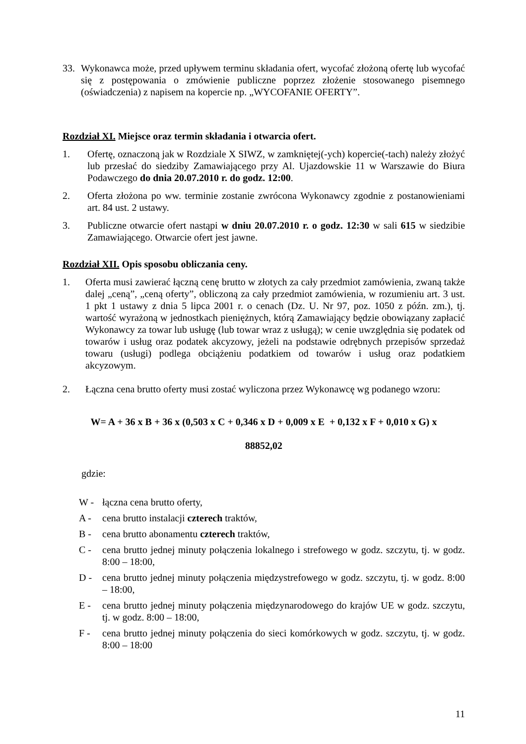33. Wykonawca może, przed upływem terminu składania ofert, wycofać złożoną ofertę lub wycofać się z postępowania o zmówienie publiczne poprzez złożenie stosowanego pisemnego (oświadczenia) z napisem na kopercie np. „WYCOFANIE OFERTY”.
Rozdział XI. Miejsce oraz termin składania i otwarcia ofert.
1. Ofertę, oznaczoną jak w Rozdziale X SIWZ, w zamkniętej(-ych) kopercie(-tach) należy złożyć lub przesłać do siedziby Zamawiającego przy Al. Ujazdowskie 11 w Warszawie do Biura Podawczego do dnia 20.07.2010 r. do godz. 12:00.
2. Oferta złożona po ww. terminie zostanie zwrócona Wykonawcy zgodnie z postanowieniami art. 84 ust. 2 ustawy.
3. Publiczne otwarcie ofert nastąpi w dniu 20.07.2010 r. o godz. 12:30 w sali 615 w siedzibie Zamawiającego. Otwarcie ofert jest jawne.
Rozdział XII. Opis sposobu obliczania ceny.
1. Oferta musi zawierać łączną cenę brutto w złotych za cały przedmiot zamówienia, zwaną także dalej „ceną”, „ceną oferty”, obliczoną za cały przedmiot zamówienia, w rozumieniu art. 3 ust. 1 pkt 1 ustawy z dnia 5 lipca 2001 r. o cenach (Dz. U. Nr 97, poz. 1050 z późn. zm.), tj. wartość wyrażoną w jednostkach pieniężnych, którą Zamawiający będzie obowiązany zapłacić Wykonawcy za towar lub usługę (lub towar wraz z usługą); w cenie uwzględnia się podatek od towarów i usług oraz podatek akcyzowy, jeżeli na podstawie odrębnych przepisów sprzedaż towaru (usługi) podlega obciążeniu podatkiem od towarów i usług oraz podatkiem akcyzowym.
2. Łączna cena brutto oferty musi zostać wyliczona przez Wykonawcę wg podanego wzoru:
W= A + 36 x B + 36 x (0,503 x C + 0,346 x D + 0,009 x E + 0,132 x F + 0,010 x G) x
88852,02
gdzie:
W - łączna cena brutto oferty,
A - cena brutto instalacji czterech traktów,
B - cena brutto abonamentu czterech traktów,
C - cena brutto jednej minuty połączenia lokalnego i strefowego w godz. szczytu, tj. w godz. 8:00 – 18:00,
D - cena brutto jednej minuty połączenia międzystrefowego w godz. szczytu, tj. w godz. 8:00 – 18:00,
E - cena brutto jednej minuty połączenia międzynarodowego do krajów UE w godz. szczytu, tj. w godz. 8:00 – 18:00,
F - cena brutto jednej minuty połączenia do sieci komórkowych w godz. szczytu, tj. w godz. 8:00 – 18:00
11